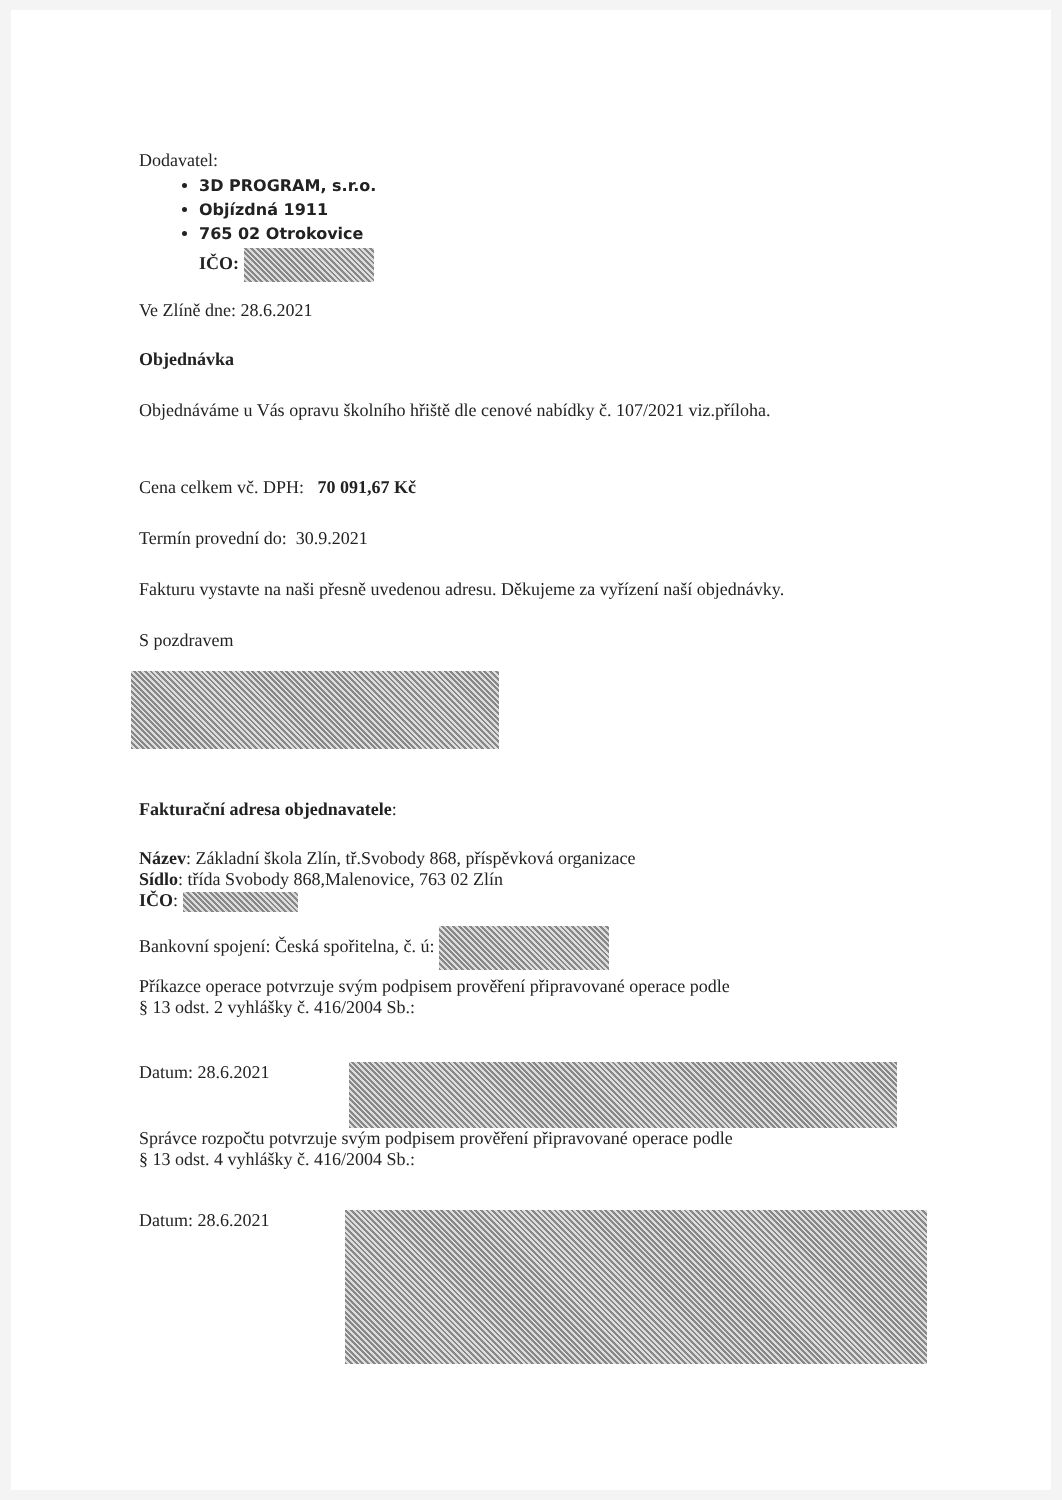Dodavatel:
3D PROGRAM, s.r.o.
Objízdná 1911
765 02 Otrokovice
IČO:
Ve Zlíně dne: 28.6.2021
Objednávka
Objednáváme u Vás opravu školního hřiště dle cenové nabídky č. 107/2021 viz.příloha.
Cena celkem vč. DPH: 70 091,67 Kč
Termín provední do: 30.9.2021
Fakturu vystavte na naši přesně uvedenou adresu. Děkujeme za vyřízení naší objednávky.
S pozdravem
Fakturační adresa objednavatele:
Název: Základní škola Zlín, tř.Svobody 868, příspěvková organizace
Sídlo: třída Svobody 868,Malenovice, 763 02 Zlín
IČO:
Bankovní spojení: Česká spořitelna, č. ú:
Příkazce operace potvrzuje svým podpisem prověření připravované operace podle
§ 13 odst. 2 vyhlášky č. 416/2004 Sb.:
Datum: 28.6.2021
Správce rozpočtu potvrzuje svým podpisem prověření připravované operace podle
§ 13 odst. 4 vyhlášky č. 416/2004 Sb.:
Datum: 28.6.2021